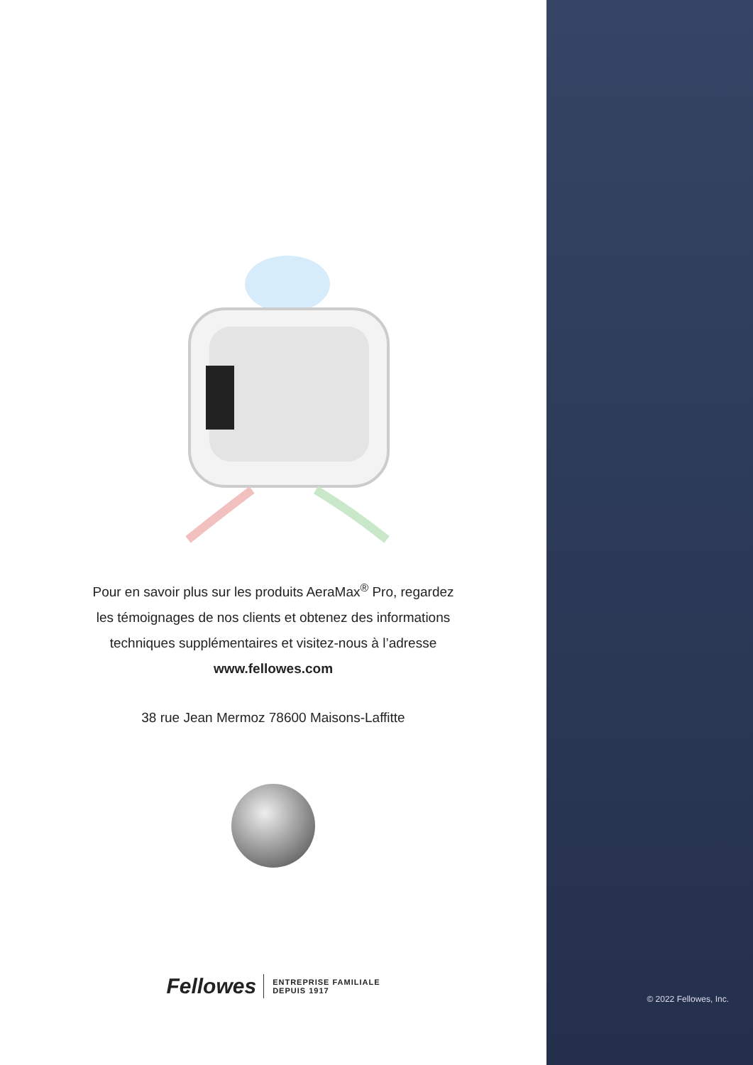Pour en savoir plus sur les produits AeraMax<sup>®</sup> Pro, regardez
les témoignages de nos clients et obtenez des informations
techniques supplémentaires et visitez-nous à l’adresse
www.fellowes.com
38 rue Jean Mermoz 78600 Maisons-Laffitte
Fellowes
ENTREPRISE FAMILIALE
DEPUIS 1917
© 2022 Fellowes, Inc.